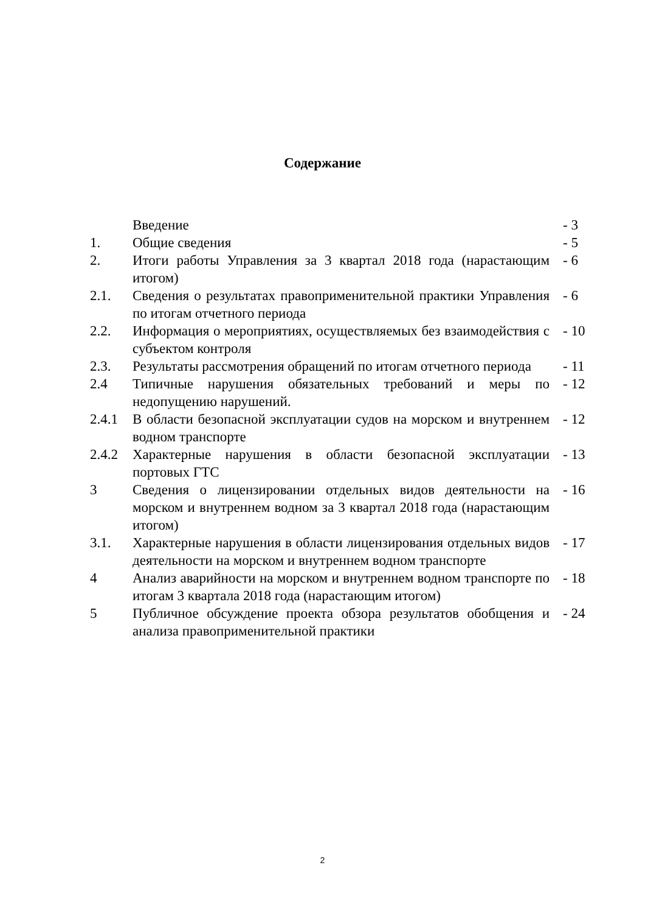Содержание
| | Введение | - 3 |
| 1. | Общие сведения | - 5 |
| 2. | Итоги работы Управления за 3 квартал 2018 года (нарастающим итогом) | - 6 |
| 2.1. | Сведения о результатах правоприменительной практики Управления по итогам отчетного периода | - 6 |
| 2.2. | Информация о мероприятиях, осуществляемых без взаимодействия с субъектом контроля | - 10 |
| 2.3. | Результаты рассмотрения обращений по итогам отчетного периода | - 11 |
| 2.4 | Типичные нарушения обязательных требований и меры по недопущению нарушений. | - 12 |
| 2.4.1 | В области безопасной эксплуатации судов на морском и внутреннем водном транспорте | - 12 |
| 2.4.2 | Характерные нарушения в области безопасной эксплуатации портовых ГТС | - 13 |
| 3 | Сведения о лицензировании отдельных видов деятельности на морском и внутреннем водном за 3 квартал 2018 года (нарастающим итогом) | - 16 |
| 3.1. | Характерные нарушения в области лицензирования отдельных видов деятельности на морском и внутреннем водном транспорте | - 17 |
| 4 | Анализ аварийности на морском и внутреннем водном транспорте по итогам 3 квартала 2018 года (нарастающим итогом) | - 18 |
| 5 | Публичное обсуждение проекта обзора результатов обобщения и анализа правоприменительной практики | - 24 |
2